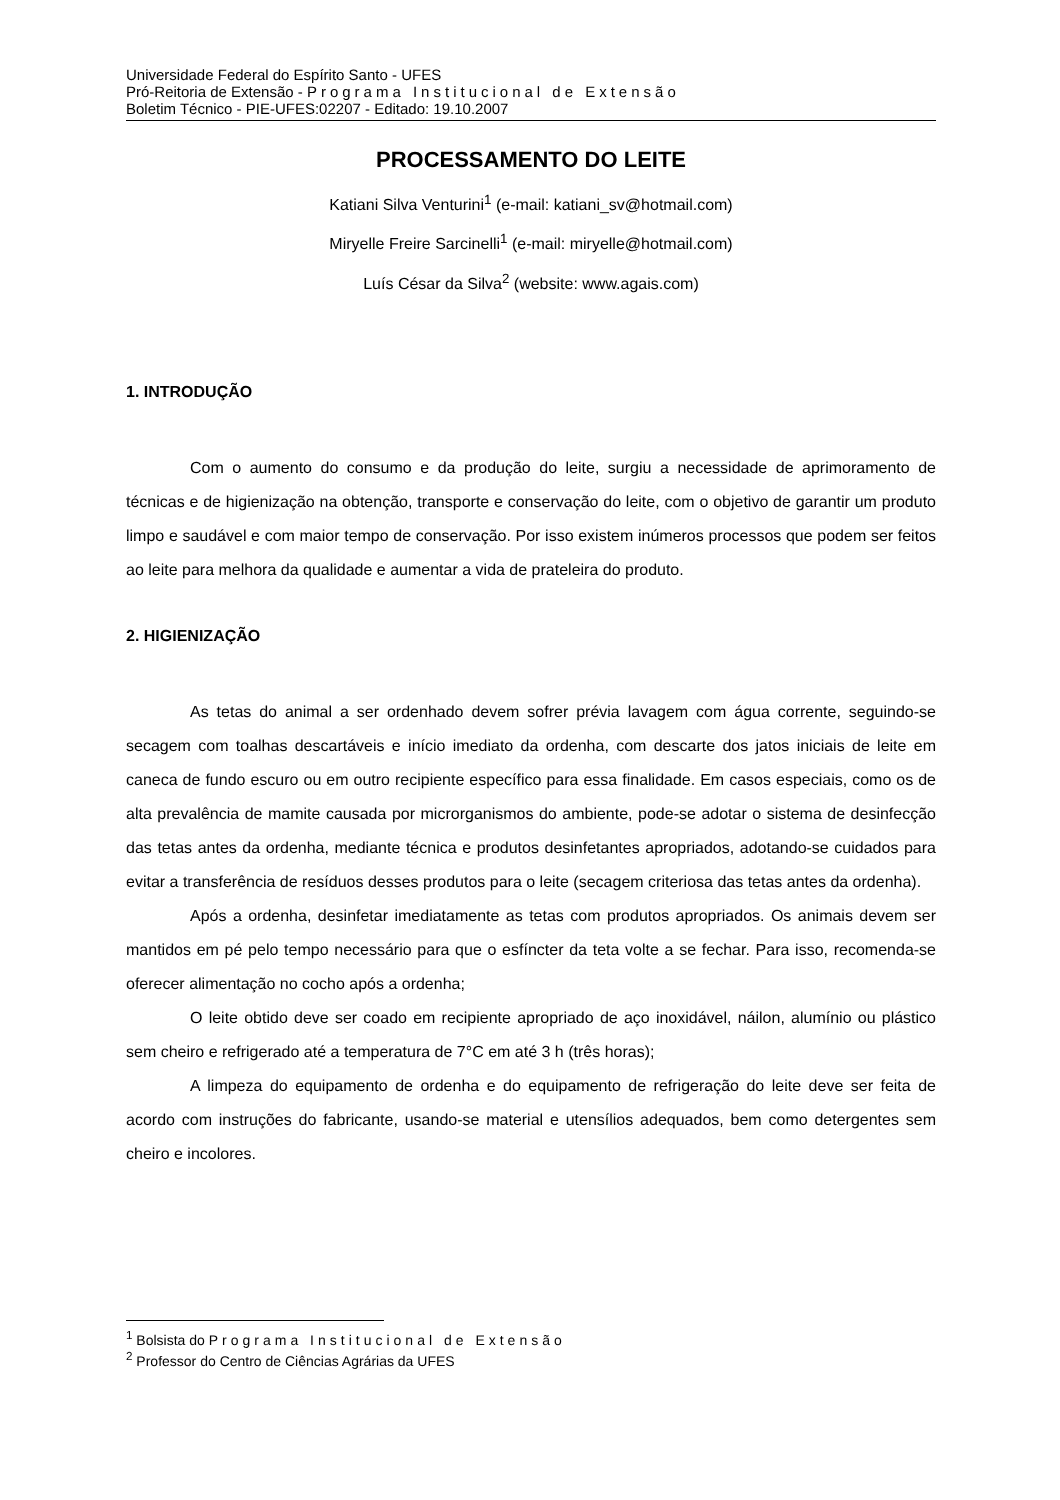Universidade Federal do Espírito Santo - UFES
Pró-Reitoria de Extensão - Programa Institucional de Extensão
Boletim Técnico - PIE-UFES:02207 - Editado: 19.10.2007
PROCESSAMENTO DO LEITE
Katiani Silva Venturini<sup>1</sup> (e-mail: katiani_sv@hotmail.com)
Miryelle Freire Sarcinelli<sup>1</sup> (e-mail: miryelle@hotmail.com)
Luís César da Silva<sup>2</sup> (website: www.agais.com)
1. INTRODUÇÃO
Com o aumento do consumo e da produção do leite, surgiu a necessidade de aprimoramento de técnicas e de higienização na obtenção, transporte e conservação do leite, com o objetivo de garantir um produto limpo e saudável e com maior tempo de conservação. Por isso existem inúmeros processos que podem ser feitos ao leite para melhora da qualidade e aumentar a vida de prateleira do produto.
2. HIGIENIZAÇÃO
As tetas do animal a ser ordenhado devem sofrer prévia lavagem com água corrente, seguindo-se secagem com toalhas descartáveis e início imediato da ordenha, com descarte dos jatos iniciais de leite em caneca de fundo escuro ou em outro recipiente específico para essa finalidade. Em casos especiais, como os de alta prevalência de mamite causada por microrganismos do ambiente, pode-se adotar o sistema de desinfecção das tetas antes da ordenha, mediante técnica e produtos desinfetantes apropriados, adotando-se cuidados para evitar a transferência de resíduos desses produtos para o leite (secagem criteriosa das tetas antes da ordenha).
Após a ordenha, desinfetar imediatamente as tetas com produtos apropriados. Os animais devem ser mantidos em pé pelo tempo necessário para que o esfíncter da teta volte a se fechar. Para isso, recomenda-se oferecer alimentação no cocho após a ordenha;
O leite obtido deve ser coado em recipiente apropriado de aço inoxidável, náilon, alumínio ou plástico sem cheiro e refrigerado até a temperatura de 7°C em até 3 h (três horas);
A limpeza do equipamento de ordenha e do equipamento de refrigeração do leite deve ser feita de acordo com instruções do fabricante, usando-se material e utensílios adequados, bem como detergentes sem cheiro e incolores.
<sup>1</sup> Bolsista do Programa Institucional de Extensão
<sup>2</sup> Professor do Centro de Ciências Agrárias da UFES